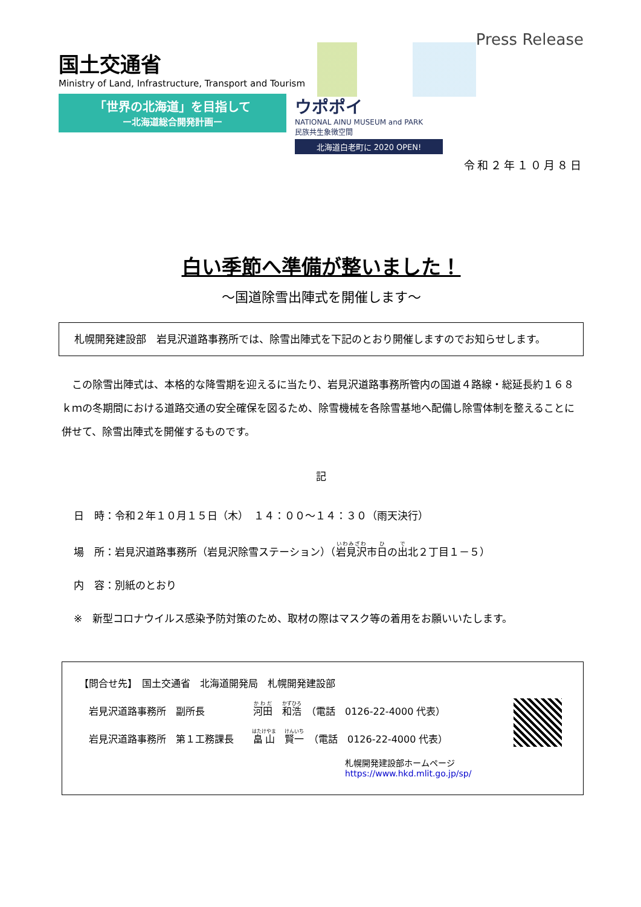国土交通省
Ministry of Land, Infrastructure, Transport and Tourism
Press Release
「世界の北海道」を目指して
ー北海道総合開発計画ー
ウポポイ
NATIONAL AINU MUSEUM and PARK
民族共生象徴空間
北海道白老町に 2020 OPEN!
令和２年１０月８日
白い季節へ準備が整いました！
～国道除雪出陣式を開催します～
　札幌開発建設部　岩見沢道路事務所では、除雪出陣式を下記のとおり開催しますのでお知らせします。
　この除雪出陣式は、本格的な降雪期を迎えるに当たり、岩見沢道路事務所管内の国道４路線・総延長約１６８ｋｍの冬期間における道路交通の安全確保を図るため、除雪機械を各除雪基地へ配備し除雪体制を整えることに併せて、除雪出陣式を開催するものです。
記
日　時：令和２年１０月１５日（木）　１４：００～１４：３０（雨天決行）
場　所：岩見沢道路事務所（岩見沢除雪ステーション）（岩見沢市日の出北２丁目１－５）
内　容：別紙のとおり
※　新型コロナウイルス感染予防対策のため、取材の際はマスク等の着用をお願いいたします。
【問合せ先】　国土交通省　北海道開発局　札幌開発建設部
　岩見沢道路事務所　副所長　　　　　河田　和浩　（電話　0126-22-4000 代表）
　岩見沢道路事務所　第１工務課長　　畠山　賢一　（電話　0126-22-4000 代表）
札幌開発建設部ホームページ https://www.hkd.mlit.go.jp/sp/